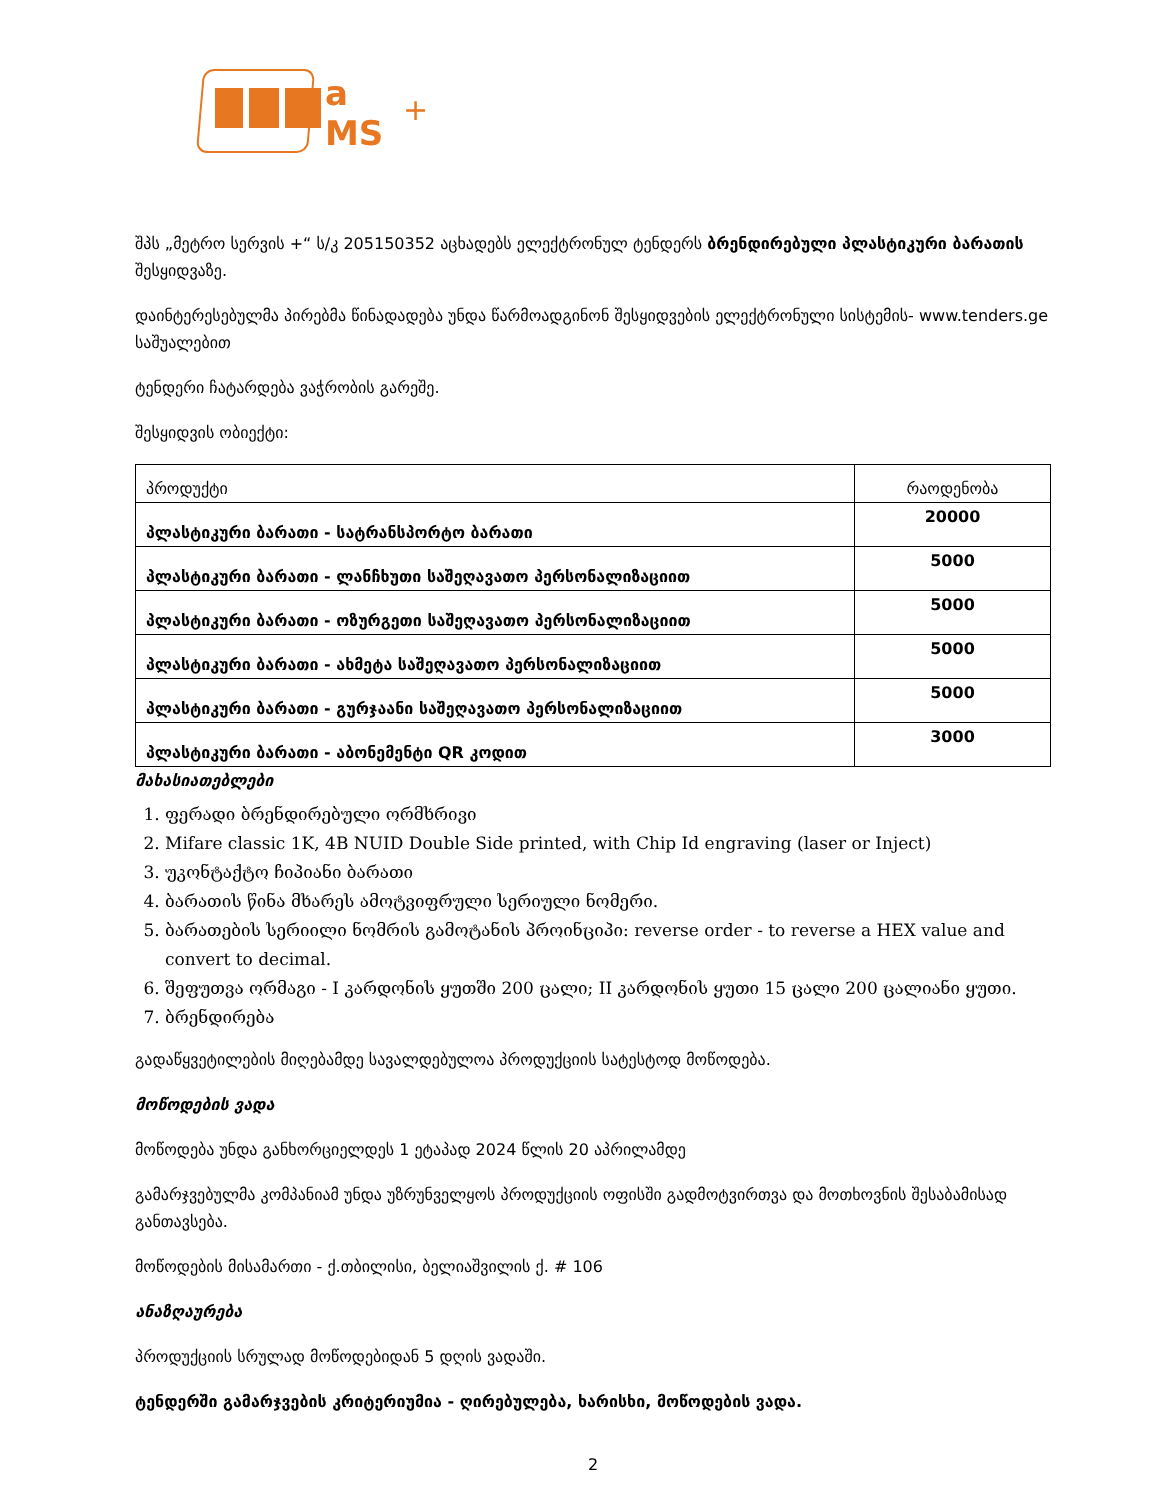a
MS
+
შპს „მეტრო სერვის +“ ს/კ 205150352 აცხადებს ელექტრონულ ტენდერს ბრენდირებული პლასტიკური ბარათის შესყიდვაზე.
დაინტერესებულმა პირებმა წინადადება უნდა წარმოადგინონ შესყიდვების ელექტრონული სისტემის- www.tenders.ge საშუალებით
ტენდერი ჩატარდება ვაჭრობის გარეშე.
შესყიდვის ობიექტი:
| პროდუქტი | რაოდენობა |
| პლასტიკური ბარათი - სატრანსპორტო ბარათი | 20000 |
| პლასტიკური ბარათი - ლანჩხუთი საშეღავათო პერსონალიზაციით | 5000 |
| პლასტიკური ბარათი - ოზურგეთი საშეღავათო პერსონალიზაციით | 5000 |
| პლასტიკური ბარათი - ახმეტა საშეღავათო პერსონალიზაციით | 5000 |
| პლასტიკური ბარათი - გურჯაანი საშეღავათო პერსონალიზაციით | 5000 |
| პლასტიკური ბარათი - აბონემენტი QR კოდით | 3000 |
მახასიათებლები
1. ფერადი ბრენდირებული ორმხრივი
2. Mifare classic 1K, 4B NUID Double Side printed, with Chip Id engraving (laser or Inject)
3. უკონტაქტო ჩიპიანი ბარათი
4. ბარათის წინა მხარეს ამოტვიფრული სერიული ნომერი.
5. ბარათების სერიილი ნომრის გამოტანის პროინციპი: reverse order - to reverse a HEX value and convert to decimal.
6. შეფუთვა ორმაგი - I კარდონის ყუთში 200 ცალი; II კარდონის ყუთი 15 ცალი 200 ცალიანი ყუთი.
7. ბრენდირება
გადაწყვეტილების მიღებამდე სავალდებულოა პროდუქციის სატესტოდ მოწოდება.
მოწოდების ვადა
მოწოდება უნდა განხორციელდეს 1 ეტაპად 2024 წლის 20 აპრილამდე
გამარჯვებულმა კომპანიამ უნდა უზრუნველყოს პროდუქციის ოფისში გადმოტვირთვა და მოთხოვნის შესაბამისად განთავსება.
მოწოდების მისამართი - ქ.თბილისი, ბელიაშვილის ქ. # 106
ანაზღაურება
პროდუქციის სრულად მოწოდებიდან 5 დღის ვადაში.
ტენდერში გამარჯვების კრიტერიუმია - ღირებულება, ხარისხი, მოწოდების ვადა.
2